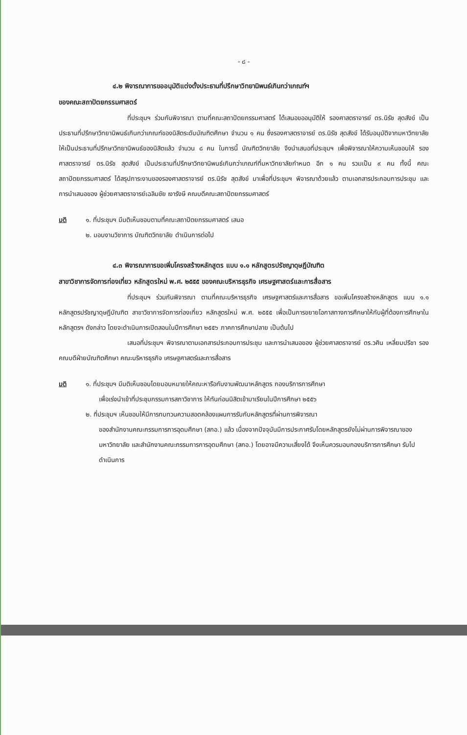- ๘ -
๔.๒ พิจารณาการขออนุมัติแต่งตั้งประธานที่ปรึกษาวิทยานิพนธ์เกินกว่าเกณฑ์ฯ
ของคณะสถาปัตยกรรมศาสตร์
ที่ประชุมฯ ร่วมกันพิจารณา ตามที่คณะสถาปัตยกรรมศาสตร์ ได้เสนอขออนุมัติให้ รองศาสตราจารย์ ดร.นิรัช สุดสังข์ เป็นประธานที่ปรึกษาวิทยานิพนธ์เกินกว่าเกณฑ์ของนิสิตระดับบัณฑิตศึกษา จำนวน ๑ คน ซึ่งรองศาสตราจารย์ ดร.นิรัช สุดสังข์ ได้รับอนุมัติจากมหาวิทยาลัย ให้เป็นประธานที่ปรึกษาวิทยานิพนธ์ของนิสิตแล้ว จำนวน ๘ คน ในการนี้ บัณฑิตวิทยาลัย จึงนำเสนอที่ประชุมฯ เพื่อพิจารณาให้ความเห็นชอบให้ รองศาสตราจารย์ ดร.นิรัช สุดสังข์ เป็นประธานที่ปรึกษาวิทยานิพนธ์เกินกว่าเกณฑ์ที่มหาวิทยาลัยกำหนด อีก ๑ คน รวมเป็น ๙ คน ทั้งนี้ คณะสถาปัตยกรรมศาสตร์ ได้สรุปภาระงานของรองศาสตราจารย์ ดร.นิรัช สุดสังข์ มาเพื่อที่ประชุมฯ พิจารณาด้วยแล้ว ตามเอกสารประกอบการประชุม และการนำเสนอของ ผู้ช่วยศาสตราจารย์เฉลิมชัย เงารังษี คณบดีคณะสถาปัตยกรรมศาสตร์
มติ ๑. ที่ประชุมฯ มีมติเห็นชอบตามที่คณะสถาปัตยกรรมศาสตร์ เสนอ
๒. มอบงานวิชาการ บัณฑิตวิทยาลัย ดำเนินการต่อไป
๔.๓ พิจารณาการขอเพิ่มโครงสร้างหลักสูตร แบบ ๑.๑ หลักสูตรปรัชญาดุษฎีบัณฑิต
สาขาวิชาการจัดการท่องเที่ยว หลักสูตรใหม่ พ.ศ. ๒๕๕๕ ของคณะบริหารธุรกิจ เศรษฐศาสตร์และการสื่อสาร
ที่ประชุมฯ ร่วมกันพิจารณา ตามที่คณะบริหารธุรกิจ เศรษฐศาสตร์และการสื่อสาร ขอเพิ่มโครงสร้างหลักสูตร แบบ ๑.๑ หลักสูตรปรัชญาดุษฎีบัณฑิต สาขาวิชาการจัดการท่องเที่ยว หลักสูตรใหม่ พ.ศ. ๒๕๕๕ เพื่อเป็นการขยายโอกาสทางการศึกษาให้กับผู้ที่ต้องการศึกษาในหลักสูตรฯ ดังกล่าว โดยจะดำเนินการเปิดสอนในปีการศึกษา ๒๕๕๖ ภาคการศึกษาปลาย เป็นต้นไป
เสนอที่ประชุมฯ พิจารณาตามเอกสารประกอบการประชุม และการนำเสนอของ ผู้ช่วยศาสตราจารย์ ดร.วศิน เหลี่ยมปรีชา รองคณบดีฝ่ายบัณฑิตศึกษา คณะบริหารธุรกิจ เศรษฐศาสตร์และการสื่อสาร
มติ ๑. ที่ประชุมฯ มีมติเห็นชอบโดยมอบหมายให้คณะหารือกับงานพัฒนาหลักสูตร กองบริการการศึกษา
เพื่อเร่งนำเข้าที่ประชุมกรรมการสภาวิชาการ ให้ทันก่อนนิสิตเข้ามาเรียนในปีการศึกษา ๒๕๕๖
๒. ที่ประชุมฯ เห็นชอบให้มีการทบทวนความสอดคล้องแผนการรับกับหลักสูตรที่ผ่านการพิจารณา
ของสำนักงานคณะกรรมการการอุดมศึกษา (สกอ.) แล้ว เนื่องจากปัจจุบันมีการประกาศรับโดยหลักสูตรยังไม่ผ่านการพิจารณาของมหาวิทยาลัย และสำนักงานคณะกรรมการการอุดมศึกษา (สกอ.) โดยอาจมีความเสี่ยงได้ จึงเห็นควรมอบกองบริการการศึกษา รับไปดำเนินการ